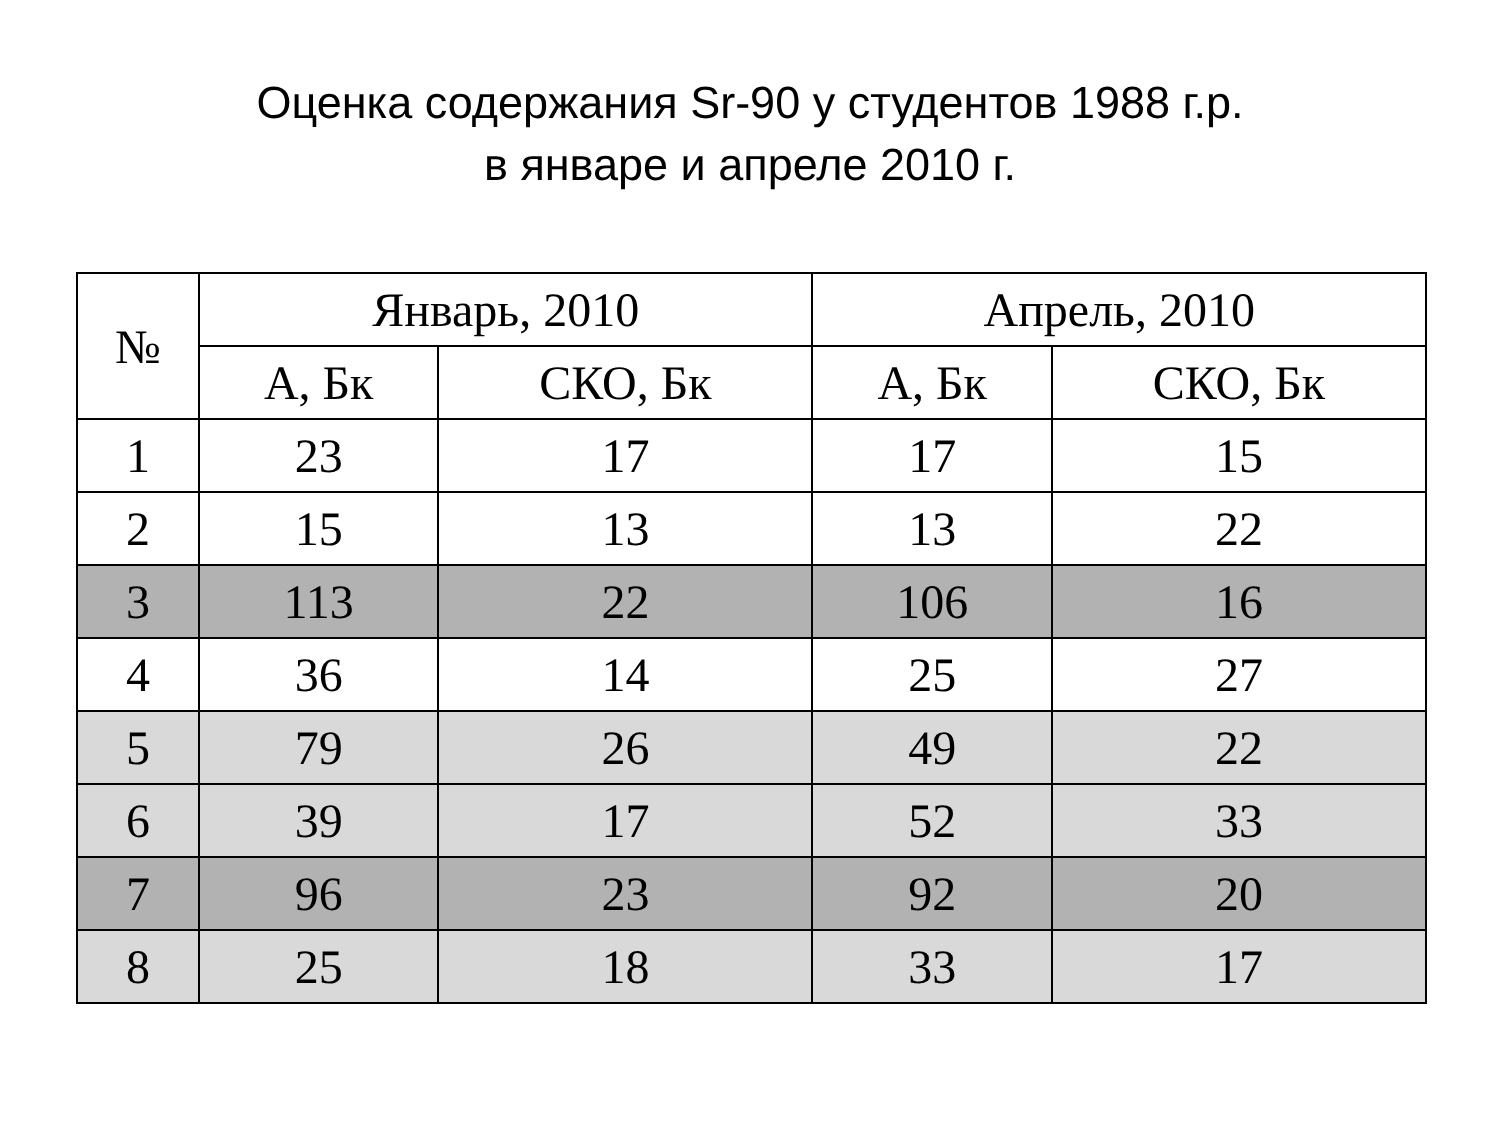Оценка содержания Sr-90 у студентов 1988 г.р.
в январе и апреле 2010 г.
| № | Январь, 2010 | | Апрель, 2010 | |
| --- | --- | --- | --- | --- |
| | А, Бк | СКО, Бк | А, Бк | СКО, Бк |
| 1 | 23 | 17 | 17 | 15 |
| 2 | 15 | 13 | 13 | 22 |
| 3 | 113 | 22 | 106 | 16 |
| 4 | 36 | 14 | 25 | 27 |
| 5 | 79 | 26 | 49 | 22 |
| 6 | 39 | 17 | 52 | 33 |
| 7 | 96 | 23 | 92 | 20 |
| 8 | 25 | 18 | 33 | 17 |